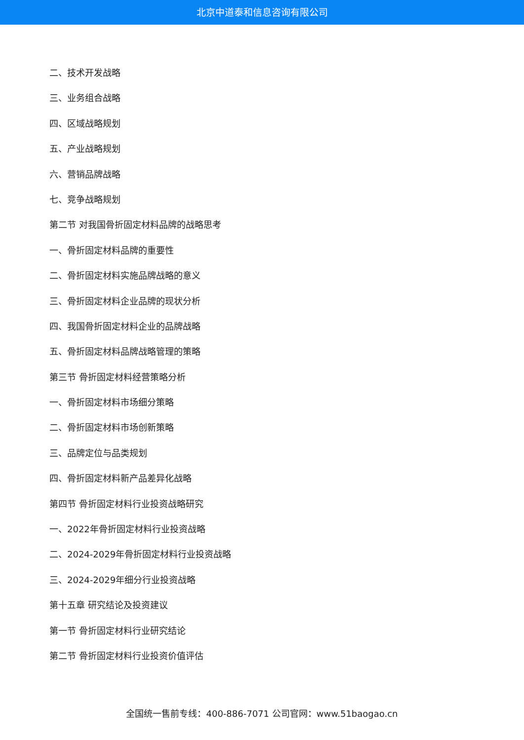北京中道泰和信息咨询有限公司
二、技术开发战略
三、业务组合战略
四、区域战略规划
五、产业战略规划
六、营销品牌战略
七、竞争战略规划
第二节 对我国骨折固定材料品牌的战略思考
一、骨折固定材料品牌的重要性
二、骨折固定材料实施品牌战略的意义
三、骨折固定材料企业品牌的现状分析
四、我国骨折固定材料企业的品牌战略
五、骨折固定材料品牌战略管理的策略
第三节 骨折固定材料经营策略分析
一、骨折固定材料市场细分策略
二、骨折固定材料市场创新策略
三、品牌定位与品类规划
四、骨折固定材料新产品差异化战略
第四节 骨折固定材料行业投资战略研究
一、2022年骨折固定材料行业投资战略
二、2024-2029年骨折固定材料行业投资战略
三、2024-2029年细分行业投资战略
第十五章 研究结论及投资建议
第一节 骨折固定材料行业研究结论
第二节 骨折固定材料行业投资价值评估
全国统一售前专线：400-886-7071 公司官网：www.51baogao.cn